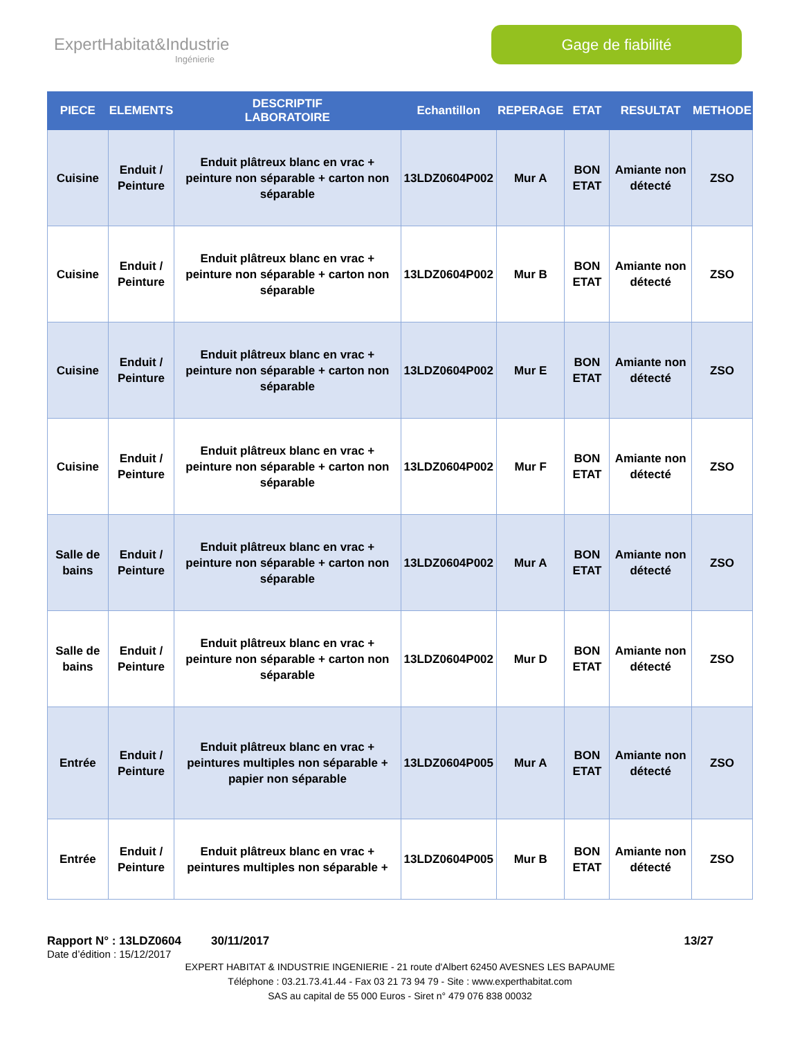ExpertHabitat&Industrie
Ingénierie
Gage de fiabilité
| PIECE | ELEMENTS | DESCRIPTIF LABORATOIRE | Echantillon | REPERAGE | ETAT | RESULTAT | METHODE |
| --- | --- | --- | --- | --- | --- | --- | --- |
| Cuisine | Enduit / Peinture | Enduit plâtreux blanc en vrac + peinture non séparable + carton non séparable | 13LDZ0604P002 | Mur A | BON ETAT | Amiante non détecté | ZSO |
| Cuisine | Enduit / Peinture | Enduit plâtreux blanc en vrac + peinture non séparable + carton non séparable | 13LDZ0604P002 | Mur B | BON ETAT | Amiante non détecté | ZSO |
| Cuisine | Enduit / Peinture | Enduit plâtreux blanc en vrac + peinture non séparable + carton non séparable | 13LDZ0604P002 | Mur E | BON ETAT | Amiante non détecté | ZSO |
| Cuisine | Enduit / Peinture | Enduit plâtreux blanc en vrac + peinture non séparable + carton non séparable | 13LDZ0604P002 | Mur F | BON ETAT | Amiante non détecté | ZSO |
| Salle de bains | Enduit / Peinture | Enduit plâtreux blanc en vrac + peinture non séparable + carton non séparable | 13LDZ0604P002 | Mur A | BON ETAT | Amiante non détecté | ZSO |
| Salle de bains | Enduit / Peinture | Enduit plâtreux blanc en vrac + peinture non séparable + carton non séparable | 13LDZ0604P002 | Mur D | BON ETAT | Amiante non détecté | ZSO |
| Entrée | Enduit / Peinture | Enduit plâtreux blanc en vrac + peintures multiples non séparable + papier non séparable | 13LDZ0604P005 | Mur A | BON ETAT | Amiante non détecté | ZSO |
| Entrée | Enduit / Peinture | Enduit plâtreux blanc en vrac + peintures multiples non séparable + | 13LDZ0604P005 | Mur B | BON ETAT | Amiante non détecté | ZSO |
Rapport N° : 13LDZ0604 30/11/2017 13/27
Date d’édition : 15/12/2017
EXPERT HABITAT & INDUSTRIE INGENIERIE - 21 route d'Albert 62450 AVESNES LES BAPAUME
Téléphone : 03.21.73.41.44 - Fax 03 21 73 94 79 - Site : www.experthabitat.com
SAS au capital de 55 000 Euros - Siret n° 479 076 838 00032